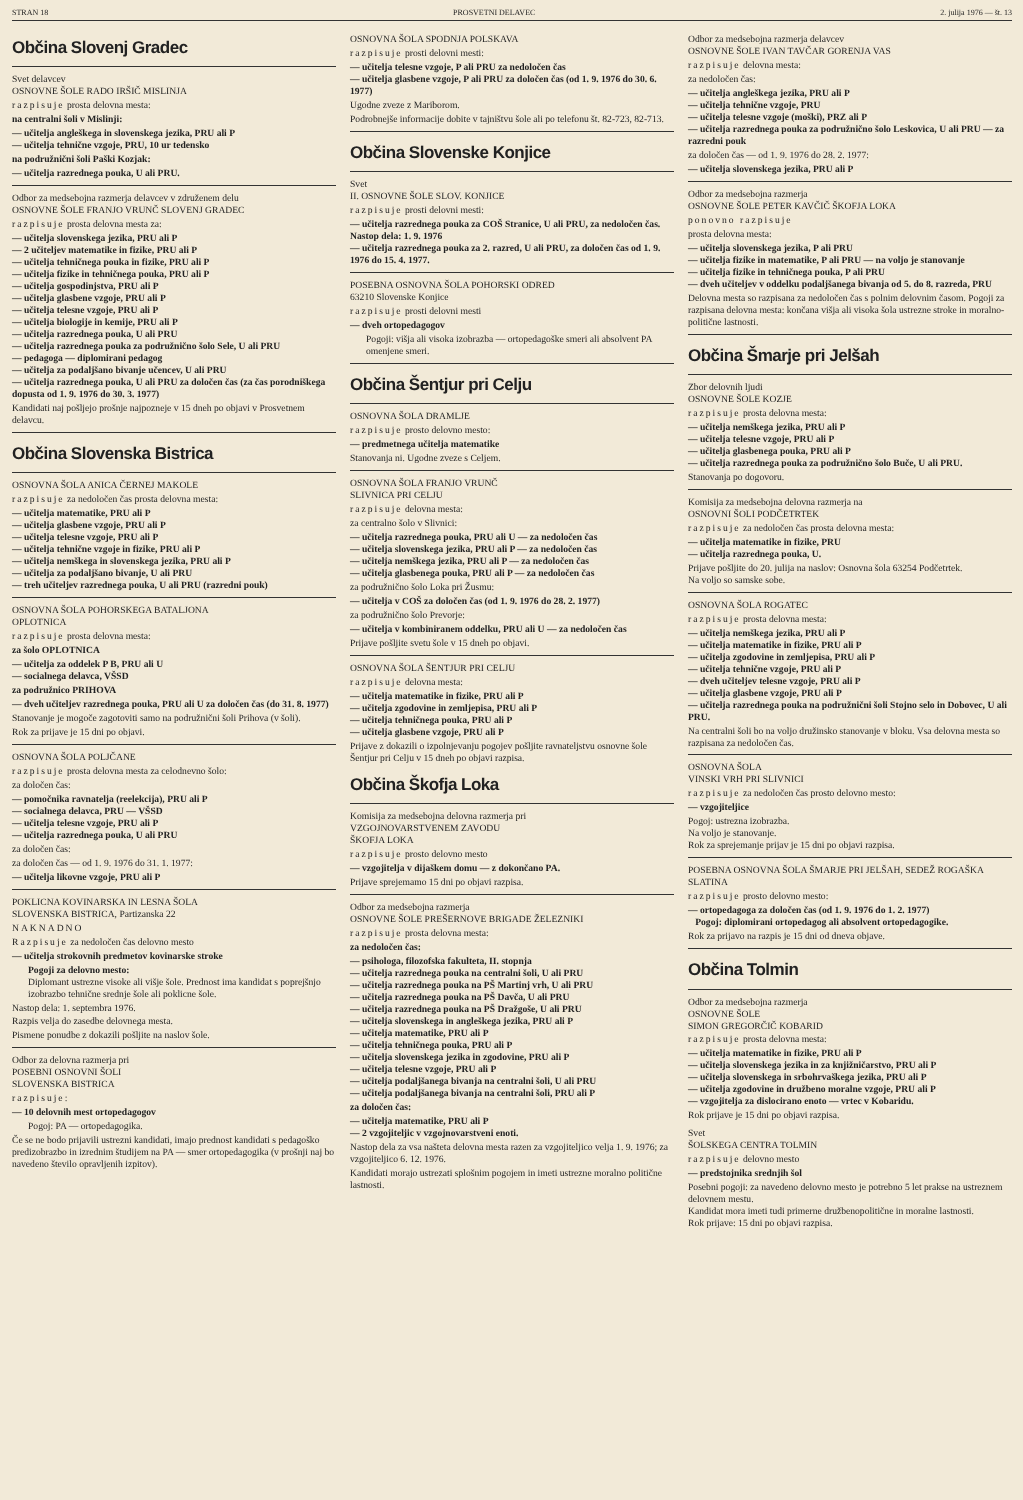STRAN 18 PROSVETNI DELAVEC 2. julija 1976 — št. 13
Občina Slovenj Gradec
Svet delavcev
OSNOVNE ŠOLE RADO IRŠIČ MISLINJA
razpisuje prosta delovna mesta:
na centralni šoli v Mislinji:
— učitelja angleškega in slovenskega jezika, PRU ali P
— učitelja tehnične vzgoje, PRU, 10 ur tedensko
na podružnični šoli Paški Kozjak:
— učitelja razrednega pouka, U ali PRU.
Odbor za medsebojna razmerja delavcev v združenem delu
OSNOVNE ŠOLE FRANJO VRUNČ SLOVENJ GRADEC
razpisuje prosta delovna mesta za:
— učitelja slovenskega jezika, PRU ali P
— 2 učiteljev matematike in fizike, PRU ali P
— učitelja tehničnega pouka in fizike, PRU ali P
— učitelja fizike in tehničnega pouka, PRU ali P
— učitelja gospodinjstva, PRU ali P
— učitelja glasbene vzgoje, PRU ali P
— učitelja telesne vzgoje, PRU ali P
— učitelja biologije in kemije, PRU ali P
— učitelja razrednega pouka, U ali PRU
— učitelja razrednega pouka za podružnično šolo Sele, U ali PRU
— pedagoga — diplomirani pedagog
— učitelja za podaljšano bivanje učencev, U ali PRU
— učitelja razrednega pouka, U ali PRU za določen čas (za čas porodniškega dopusta od 1. 9. 1976 do 30. 3. 1977)
Kandidati naj pošljejo prošnje najpozneje v 15 dneh po objavi v Prosvetnem delavcu.
Občina Slovenska Bistrica
OSNOVNA ŠOLA ANICA ČERNEJ MAKOLE
razpisuje za nedoločen čas prosta delovna mesta:
— učitelja matematike, PRU ali P
— učitelja glasbene vzgoje, PRU ali P
— učitelja telesne vzgoje, PRU ali P
— učitelja tehnične vzgoje in fizike, PRU ali P
— učitelja nemškega in slovenskega jezika, PRU ali P
— učitelja za podaljšano bivanje, U ali PRU
— treh učiteljev razrednega pouka, U ali PRU (razredni pouk)
OSNOVNA ŠOLA POHORSKEGA BATALJONA
OPLOTNICA
razpisuje prosta delovna mesta:
za šolo OPLOTNICA
— učitelja za oddelek P B, PRU ali U
— socialnega delavca, VŠSD
za podružnico PRIHOVA
— dveh učiteljev razrednega pouka, PRU ali U za določen čas (do 31. 8. 1977)
Stanovanje je mogoče zagotoviti samo na podružnični šoli Prihova (v šoli).
Rok za prijave je 15 dni po objavi.
OSNOVNA ŠOLA POLJČANE
razpisuje prosta delovna mesta za celodnevno šolo:
za določen čas:
— pomočnika ravnatelja (reelekcija), PRU ali P
— socialnega delavca, PRU — VŠSD
— učitelja telesne vzgoje, PRU ali P
— učitelja razrednega pouka, U ali PRU
za določen čas:
za določen čas — od 1. 9. 1976 do 31. 1. 1977:
— učitelja likovne vzgoje, PRU ali P
POKLICNA KOVINARSKA IN LESNA ŠOLA
SLOVENSKA BISTRICA, Partizanska 22
NAKNADNO
Razpisuje za nedoločen čas delovno mesto
— učitelja strokovnih predmetov kovinarske stroke
Pogoji za delovno mesto:
Diplomant ustrezne visoke ali višje šole. Prednost ima kandidat s poprejšnjo izobrazbo tehnične srednje šole ali poklicne šole.
Nastop dela: 1. septembra 1976.
Razpis velja do zasedbe delovnega mesta.
Pismene ponudbe z dokazili pošljite na naslov šole.
Odbor za delovna razmerja pri
POSEBNI OSNOVNI ŠOLI
SLOVENSKA BISTRICA
razpisuje:
— 10 delovnih mest ortopedagogov
Pogoj: PA — ortopedagogika.
Če se ne bodo prijavili ustrezni kandidati, imajo prednost kandidati s pedagoško predizobrazbo in izrednim študijem na PA — smer ortopedagogika (v prošnji naj bo navedeno število opravljenih izpitov).
OSNOVNA ŠOLA SPODNJA POLSKAVA
razpisuje prosti delovni mesti:
— učitelja telesne vzgoje, P ali PRU za nedoločen čas
— učitelja glasbene vzgoje, P ali PRU za določen čas (od 1. 9. 1976 do 30. 6. 1977)
Ugodne zveze z Mariborom.
Podrobnejše informacije dobite v tajništvu šole ali po telefonu št. 82-723, 82-713.
Občina Slovenske Konjice
Svet
II. OSNOVNE ŠOLE SLOV. KONJICE
razpisuje prosti delovni mesti:
— učitelja razrednega pouka za COŠ Stranice, U ali PRU, za nedoločen čas. Nastop dela: 1. 9. 1976
— učitelja razrednega pouka za 2. razred, U ali PRU, za določen čas od 1. 9. 1976 do 15. 4. 1977.
POSEBNA OSNOVNA ŠOLA POHORSKI ODRED
63210 Slovenske Konjice
razpisuje prosti delovni mesti
— dveh ortopedagogov
Pogoji: višja ali visoka izobrazba — ortopedagoške smeri ali absolvent PA omenjene smeri.
Občina Šentjur pri Celju
OSNOVNA ŠOLA DRAMLJE
razpisuje prosto delovno mesto:
— predmetnega učitelja matematike
Stanovanja ni. Ugodne zveze s Celjem.
OSNOVNA ŠOLA FRANJO VRUNČ
SLIVNICA PRI CELJU
razpisuje delovna mesta:
za centralno šolo v Slivnici:
— učitelja razrednega pouka, PRU ali U — za nedoločen čas
— učitelja slovenskega jezika, PRU ali P — za nedoločen čas
— učitelja nemškega jezika, PRU ali P — za nedoločen čas
— učitelja glasbenega pouka, PRU ali P — za nedoločen čas
za podružnično šolo Loka pri Žusmu:
— učitelja v COŠ za določen čas (od 1. 9. 1976 do 28. 2. 1977)
za podružnično šolo Prevorje:
— učitelja v kombiniranem oddelku, PRU ali U — za nedoločen čas
Prijave pošljite svetu šole v 15 dneh po objavi.
OSNOVNA ŠOLA ŠENTJUR PRI CELJU
razpisuje delovna mesta:
— učitelja matematike in fizike, PRU ali P
— učitelja zgodovine in zemljepisa, PRU ali P
— učitelja tehničnega pouka, PRU ali P
— učitelja glasbene vzgoje, PRU ali P
Prijave z dokazili o izpolnjevanju pogojev pošljite ravnateljstvu osnovne šole Šentjur pri Celju v 15 dneh po objavi razpisa.
Občina Škofja Loka
Komisija za medsebojna delovna razmerja pri
VZGOJNOVARSTVENEM ZAVODU
ŠKOFJA LOKA
razpisuje prosto delovno mesto
— vzgojitelja v dijaškem domu — z dokončano PA.
Prijave sprejemamo 15 dni po objavi razpisa.
Odbor za medsebojna razmerja
OSNOVNE ŠOLE PREŠERNOVE BRIGADE ŽELEZNIKI
razpisuje prosta delovna mesta:
za nedoločen čas:
— psihologa, filozofska fakulteta, II. stopnja
— učitelja razrednega pouka na centralni šoli, U ali PRU
— učitelja razrednega pouka na PŠ Martinj vrh, U ali PRU
— učitelja razrednega pouka na PŠ Davča, U ali PRU
— učitelja razrednega pouka na PŠ Dražgoše, U ali PRU
— učitelja slovenskega in angleškega jezika, PRU ali P
— učitelja matematike, PRU ali P
— učitelja tehničnega pouka, PRU ali P
— učitelja slovenskega jezika in zgodovine, PRU ali P
— učitelja telesne vzgoje, PRU ali P
— učitelja podaljšanega bivanja na centralni šoli, U ali PRU
— učitelja podaljšanega bivanja na centralni šoli, PRU ali P
za določen čas:
— učitelja matematike, PRU ali P
— 2 vzgojiteljic v vzgojnovarstveni enoti.
Nastop dela za vsa našteta delovna mesta razen za vzgojiteljico velja 1. 9. 1976; za vzgojiteljico 6. 12. 1976.
Kandidati morajo ustrezati splošnim pogojem in imeti ustrezne moralno politične lastnosti.
Odbor za medsebojna razmerja delavcev
OSNOVNE ŠOLE IVAN TAVČAR GORENJA VAS
razpisuje delovna mesta:
za nedoločen čas:
— učitelja angleškega jezika, PRU ali P
— učitelja tehnične vzgoje, PRU
— učitelja telesne vzgoje (moški), PRZ ali P
— učitelja razrednega pouka za podružnično šolo Leskovica, U ali PRU — za razredni pouk
za določen čas — od 1. 9. 1976 do 28. 2. 1977:
— učitelja slovenskega jezika, PRU ali P
Odbor za medsebojna razmerja
OSNOVNE ŠOLE PETER KAVČIČ ŠKOFJA LOKA
ponovno razpisuje
prosta delovna mesta:
— učitelja slovenskega jezika, P ali PRU
— učitelja fizike in matematike, P ali PRU — na voljo je stanovanje
— učitelja fizike in tehničnega pouka, P ali PRU
— dveh učiteljev v oddelku podaljšanega bivanja od 5. do 8. razreda, PRU
Delovna mesta so razpisana za nedoločen čas s polnim delovnim časom. Pogoji za razpisana delovna mesta: končana višja ali visoka šola ustrezne stroke in moralno-politične lastnosti.
Občina Šmarje pri Jelšah
Zbor delovnih ljudi
OSNOVNE ŠOLE KOZJE
razpisuje prosta delovna mesta:
— učitelja nemškega jezika, PRU ali P
— učitelja telesne vzgoje, PRU ali P
— učitelja glasbenega pouka, PRU ali P
— učitelja razrednega pouka za podružnično šolo Buče, U ali PRU.
Stanovanja po dogovoru.
Komisija za medsebojna delovna razmerja na
OSNOVNI ŠOLI PODČETRTEK
razpisuje za nedoločen čas prosta delovna mesta:
— učitelja matematike in fizike, PRU
— učitelja razrednega pouka, U.
Prijave pošljite do 20. julija na naslov: Osnovna šola 63254 Podčetrtek.
Na voljo so samske sobe.
OSNOVNA ŠOLA ROGATEC
razpisuje prosta delovna mesta:
— učitelja nemškega jezika, PRU ali P
— učitelja matematike in fizike, PRU ali P
— učitelja zgodovine in zemljepisa, PRU ali P
— učitelja tehnične vzgoje, PRU ali P
— dveh učiteljev telesne vzgoje, PRU ali P
— učitelja glasbene vzgoje, PRU ali P
— učitelja razrednega pouka na podružnični šoli Stojno selo in Dobovec, U ali PRU.
Na centralni šoli bo na voljo družinsko stanovanje v bloku. Vsa delovna mesta so razpisana za nedoločen čas.
OSNOVNA ŠOLA
VINSKI VRH PRI SLIVNICI
razpisuje za nedoločen čas prosto delovno mesto:
— vzgojiteljice
Pogoj: ustrezna izobrazba.
Na voljo je stanovanje.
Rok za sprejemanje prijav je 15 dni po objavi razpisa.
POSEBNA OSNOVNA ŠOLA ŠMARJE PRI JELŠAH, SEDEŽ ROGAŠKA SLATINA
razpisuje prosto delovno mesto:
— ortopedagoga za določen čas (od 1. 9. 1976 do 1. 2. 1977)
Pogoj: diplomirani ortopedagog ali absolvent ortopedagogike.
Rok za prijavo na razpis je 15 dni od dneva objave.
Občina Tolmin
Odbor za medsebojna razmerja
OSNOVNE ŠOLE
SIMON GREGORČIČ KOBARID
razpisuje prosta delovna mesta:
— učitelja matematike in fizike, PRU ali P
— učitelja slovenskega jezika in za knjižničarstvo, PRU ali P
— učitelja slovenskega in srbohrvaškega jezika, PRU ali P
— učitelja zgodovine in družbeno moralne vzgoje, PRU ali P
— vzgojitelja za dislocirano enoto — vrtec v Kobaridu.
Rok prijave je 15 dni po objavi razpisa.
Svet
ŠOLSKEGA CENTRA TOLMIN
razpisuje delovno mesto
— predstojnika srednjih šol
Posebni pogoji: za navedeno delovno mesto je potrebno 5 let prakse na ustreznem delovnem mestu.
Kandidat mora imeti tudi primerne družbenopolitične in moralne lastnosti.
Rok prijave: 15 dni po objavi razpisa.